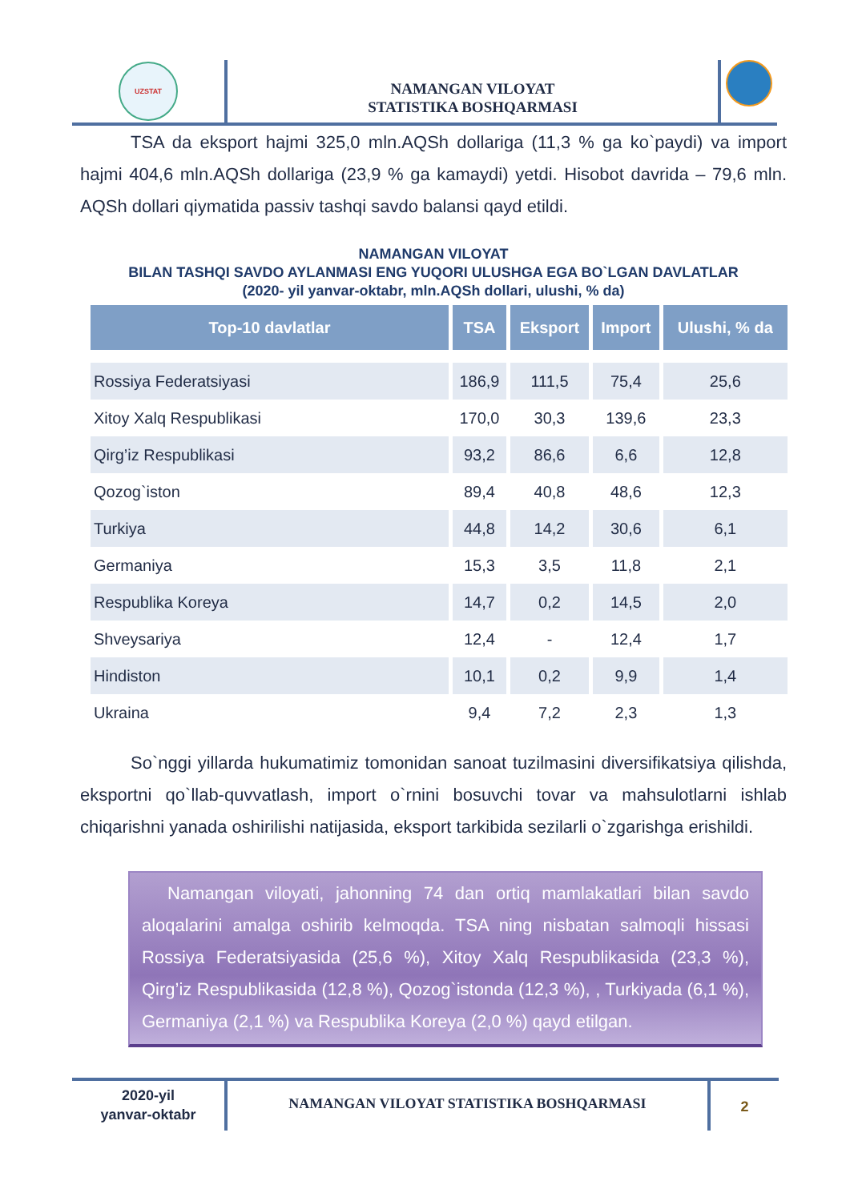UZSTAT
NAMANGAN VILOYAT
STATISTIKA BOSHQARMASI
TSA da eksport hajmi 325,0 mln.AQSh dollariga (11,3 % ga ko`paydi) va import hajmi 404,6 mln.AQSh dollariga (23,9 % ga kamaydi) yetdi. Hisobot davrida – 79,6 mln. AQSh dollari qiymatida passiv tashqi savdo balansi qayd etildi.
NAMANGAN VILOYAT
BILAN TASHQI SAVDO AYLANMASI ENG YUQORI ULUSHGA EGA BO`LGAN DAVLATLAR
(2020- yil yanvar-oktabr, mln.AQSh dollari, ulushi, % da)
| Top-10 davlatlar | TSA | Eksport | Import | Ulushi, % da |
| --- | --- | --- | --- | --- |
| Rossiya Federatsiyasi | 186,9 | 111,5 | 75,4 | 25,6 |
| Xitoy Xalq Respublikasi | 170,0 | 30,3 | 139,6 | 23,3 |
| Qirg’iz Respublikasi | 93,2 | 86,6 | 6,6 | 12,8 |
| Qozog`iston | 89,4 | 40,8 | 48,6 | 12,3 |
| Turkiya | 44,8 | 14,2 | 30,6 | 6,1 |
| Germaniya | 15,3 | 3,5 | 11,8 | 2,1 |
| Respublika Koreya | 14,7 | 0,2 | 14,5 | 2,0 |
| Shveysariya | 12,4 | - | 12,4 | 1,7 |
| Hindiston | 10,1 | 0,2 | 9,9 | 1,4 |
| Ukraina | 9,4 | 7,2 | 2,3 | 1,3 |
So`nggi yillarda hukumatimiz tomonidan sanoat tuzilmasini diversifikatsiya qilishda, eksportni qo`llab-quvvatlash, import o`rnini bosuvchi tovar va mahsulotlarni ishlab chiqarishni yanada oshirilishi natijasida, eksport tarkibida sezilarli o`zgarishga erishildi.
Namangan viloyati, jahonning 74 dan ortiq mamlakatlari bilan savdo aloqalarini amalga oshirib kelmoqda. TSA ning nisbatan salmoqli hissasi Rossiya Federatsiyasida (25,6 %), Xitoy Xalq Respublikasida (23,3 %), Qirg’iz Respublikasida (12,8 %), Qozog`istonda (12,3 %), , Turkiyada (6,1 %), Germaniya (2,1 %) va Respublika Koreya (2,0 %) qayd etilgan.
2020-yil
yanvar-oktabr
NAMANGAN VILOYAT STATISTIKA BOSHQARMASI
2